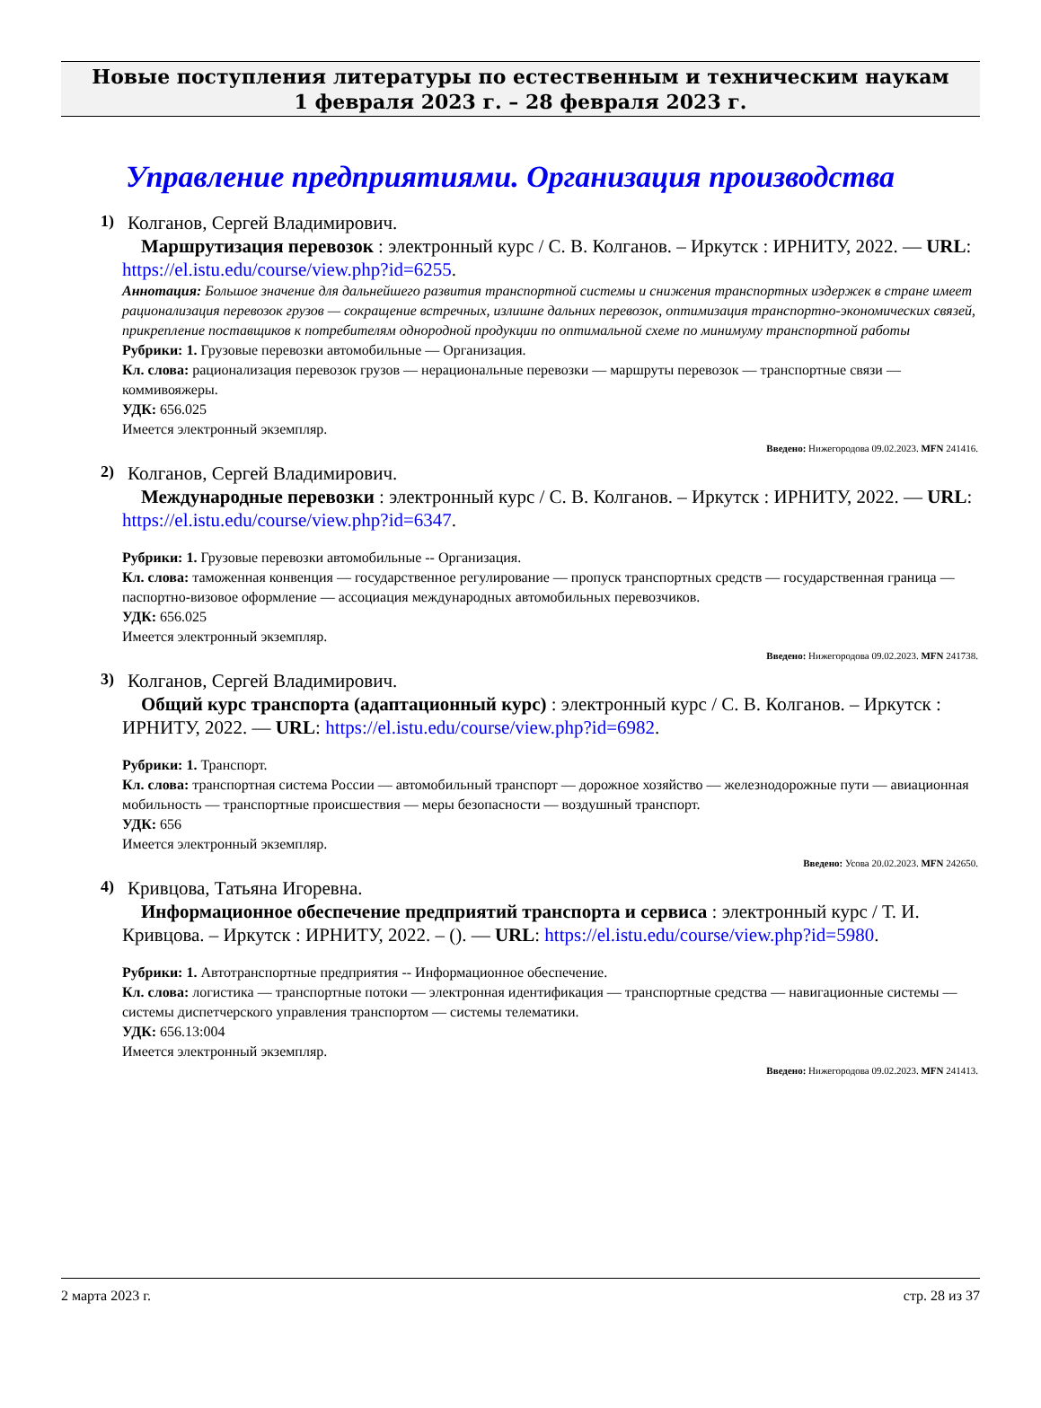Новые поступления литературы по естественным и техническим наукам
1 февраля 2023 г. – 28 февраля 2023 г.
Управление предприятиями. Организация производства
1)
Колганов, Сергей Владимирович.
Маршрутизация перевозок : электронный курс / С. В. Колганов. – Иркутск : ИРНИТУ, 2022. — URL: https://el.istu.edu/course/view.php?id=6255.
Аннотация: Большое значение для дальнейшего развития транспортной системы и снижения транспортных издержек в стране имеет рационализация перевозок грузов — сокращение встречных, излишне дальних перевозок, оптимизация транспортно-экономических связей, прикрепление поставщиков к потребителям однородной продукции по оптимальной схеме по минимуму транспортной работы
Рубрики: 1. Грузовые перевозки автомобильные — Организация.
Кл. слова: рационализация перевозок грузов — нерациональные перевозки — маршруты перевозок — транспортные связи — коммивояжеры.
УДК: 656.025
Имеется электронный экземпляр.
Введено: Нижегородова 09.02.2023. MFN 241416.
2)
Колганов, Сергей Владимирович.
Международные перевозки : электронный курс / С. В. Колганов. – Иркутск : ИРНИТУ, 2022. — URL: https://el.istu.edu/course/view.php?id=6347.
Рубрики: 1. Грузовые перевозки автомобильные -- Организация.
Кл. слова: таможенная конвенция — государственное регулирование — пропуск транспортных средств — государственная граница — паспортно-визовое оформление — ассоциация международных автомобильных перевозчиков.
УДК: 656.025
Имеется электронный экземпляр.
Введено: Нижегородова 09.02.2023. MFN 241738.
3)
Колганов, Сергей Владимирович.
Общий курс транспорта (адаптационный курс) : электронный курс / С. В. Колганов. – Иркутск : ИРНИТУ, 2022. — URL: https://el.istu.edu/course/view.php?id=6982.
Рубрики: 1. Транспорт.
Кл. слова: транспортная система России — автомобильный транспорт — дорожное хозяйство — железнодорожные пути — авиационная мобильность — транспортные происшествия — меры безопасности — воздушный транспорт.
УДК: 656
Имеется электронный экземпляр.
Введено: Усова 20.02.2023. MFN 242650.
4)
Кривцова, Татьяна Игоревна.
Информационное обеспечение предприятий транспорта и сервиса : электронный курс / Т. И. Кривцова. – Иркутск : ИРНИТУ, 2022. – (). — URL: https://el.istu.edu/course/view.php?id=5980.
Рубрики: 1. Автотранспортные предприятия -- Информационное обеспечение.
Кл. слова: логистика — транспортные потоки — электронная идентификация — транспортные средства — навигационные системы — системы диспетчерского управления транспортом — системы телематики.
УДК: 656.13:004
Имеется электронный экземпляр.
Введено: Нижегородова 09.02.2023. MFN 241413.
2 марта 2023 г. стр. 28 из 37